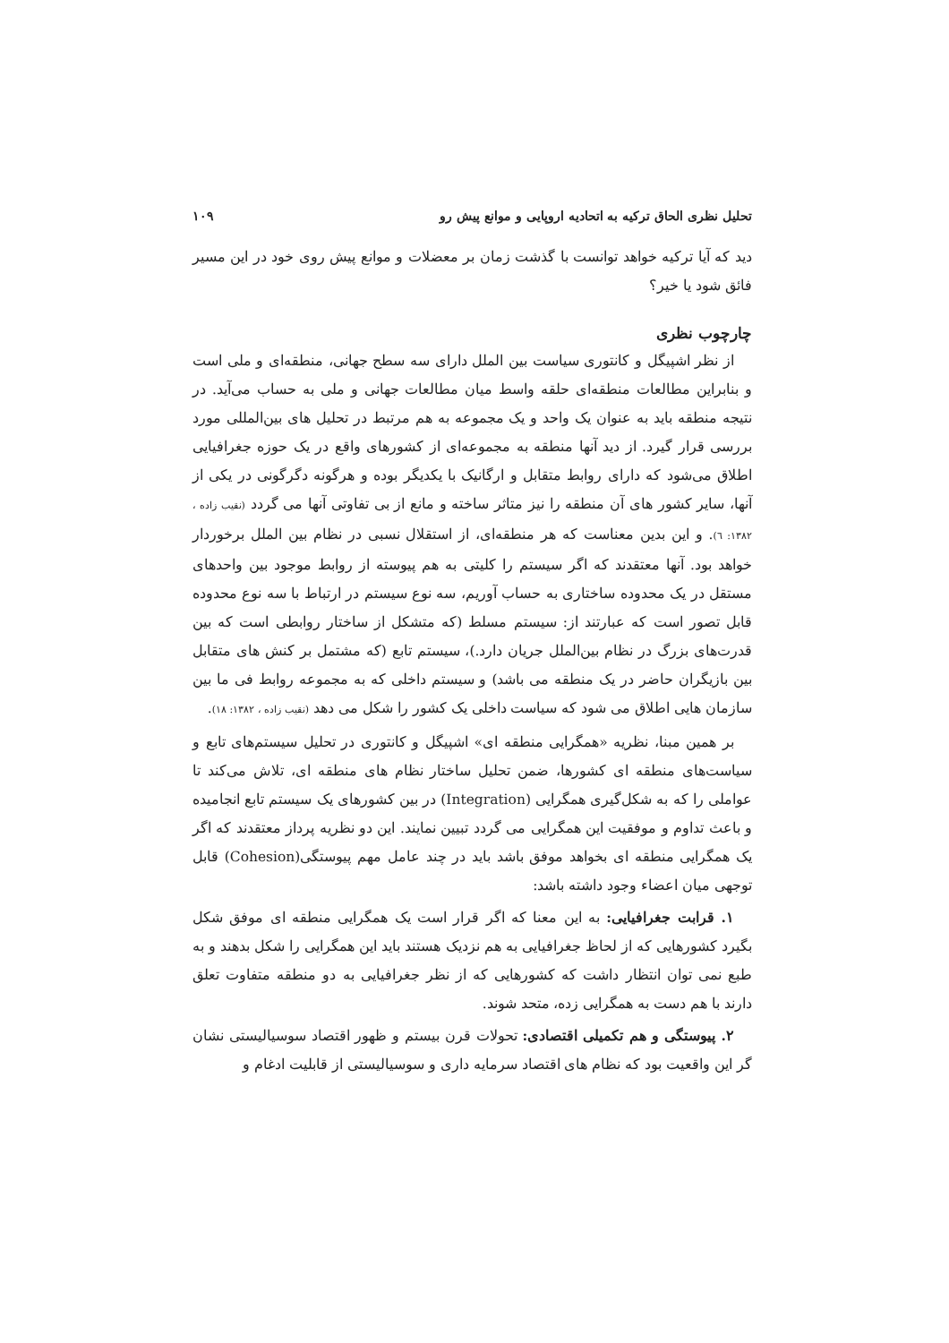تحلیل نظری الحاق ترکیه به اتحادیه اروپایی و موانع پیش رو ۱۰۹
دید که آیا ترکیه خواهد توانست با گذشت زمان بر معضلات و موانع پیش روی خود در این مسیر فائق شود یا خیر؟
چارچوب نظری
از نظر اشپیگل و کانتوری سیاست بین الملل دارای سه سطح جهانی، منطقه‌ای و ملی است و بنابراین مطالعات منطقه‌ای حلقه واسط میان مطالعات جهانی و ملی به حساب می‌آید. در نتیجه منطقه باید به عنوان یک واحد و یک مجموعه به هم مرتبط در تحلیل های بین‌المللی مورد بررسی قرار گیرد. از دید آنها منطقه به مجموعه‌ای از کشورهای واقع در یک حوزه جغرافیایی اطلاق می‌شود که دارای روابط متقابل و ارگانیک با یکدیگر بوده و هرگونه دگرگونی در یکی از آنها، سایر کشور های آن منطقه را نیز متاثر ساخته و مانع از بی تفاوتی آنها می گردد (نقیب زاده ، ۱۳۸۲: ٦). و این بدین معناست که هر منطقه‌ای، از استقلال نسبی در نظام بین الملل برخوردار خواهد بود. آنها معتقدند که اگر سیستم را کلیتی به هم پیوسته از روابط موجود بین واحدهای مستقل در یک محدوده ساختاری به حساب آوریم، سه نوع سیستم در ارتباط با سه نوع محدوده قابل تصور است که عبارتند از: سیستم مسلط (که متشکل از ساختار روابطی است که بین قدرت‌های بزرگ در نظام بین‌الملل جریان دارد.)، سیستم تابع (که مشتمل بر کنش های متقابل بین بازیگران حاضر در یک منطقه می باشد) و سیستم داخلی که به مجموعه روابط فی ما بین سازمان هایی اطلاق می شود که سیاست داخلی یک کشور را شکل می دهد (نقیب زاده ، ۱۳۸۲: ۱۸).
بر همین مبنا، نظریه «همگرایی منطقه ای» اشپیگل و کانتوری در تحلیل سیستم‌های تابع و سیاست‌های منطقه ای کشورها، ضمن تحلیل ساختار نظام های منطقه ای، تلاش می‌کند تا عواملی را که به شکل‌گیری همگرایی (Integration) در بین کشورهای یک سیستم تابع انجامیده و باعث تداوم و موفقیت این همگرایی می گردد تبیین نمایند. این دو نظریه پرداز معتقدند که اگر یک همگرایی منطقه ای بخواهد موفق باشد باید در چند عامل مهم پیوستگی(Cohesion) قابل توجهی میان اعضاء وجود داشته باشد:
۱. قرابت جغرافیایی: به این معنا که اگر قرار است یک همگرایی منطقه ای موفق شکل بگیرد کشورهایی که از لحاظ جغرافیایی به هم نزدیک هستند باید این همگرایی را شکل بدهند و به طبع نمی توان انتظار داشت که کشورهایی که از نظر جغرافیایی به دو منطقه متفاوت تعلق دارند با هم دست به همگرایی زده، متحد شوند.
۲. پیوستگی و هم تکمیلی اقتصادی: تحولات قرن بیستم و ظهور اقتصاد سوسیالیستی نشان گر این واقعیت بود که نظام های اقتصاد سرمایه داری و سوسیالیستی از قابلیت ادغام و